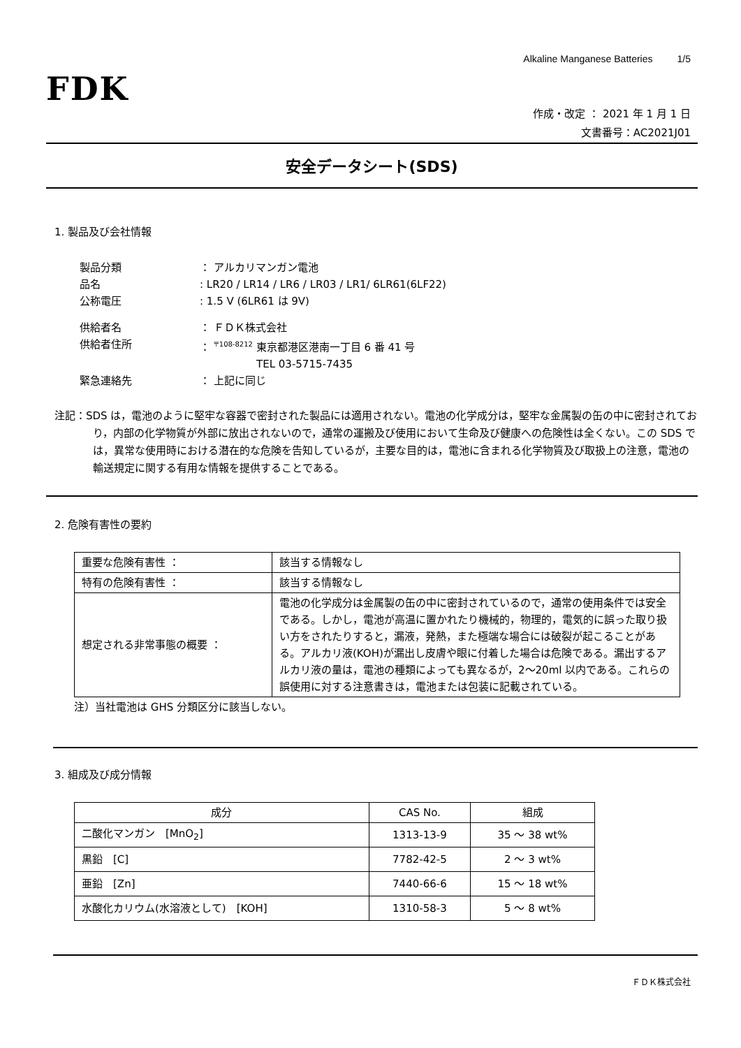Alkaline Manganese Batteries 1/5
FDK
作成・改定 ： 2021 年 1 月 1 日
文書番号：AC2021J01
安全データシート(SDS)
1. 製品及び会社情報
製品分類 ： アルカリマンガン電池
品名: LR20 / LR14 / LR6 / LR03 / LR1/ 6LR61(6LF22)
公称電圧: 1.5 V (6LR61 は 9V)
供給者名 ： ＦＤＫ株式会社
供給者住所 ： <sup>〒108-8212</sup> 東京都港区港南一丁目 6 番 41 号
TEL 03-5715-7435
緊急連絡先 ： 上記に同じ
注記：SDS は，電池のように堅牢な容器で密封された製品には適用されない。電池の化学成分は，堅牢な金属製の缶の中に密封されており，内部の化学物質が外部に放出されないので，通常の運搬及び使用において生命及び健康への危険性は全くない。この SDS では，異常な使用時における潜在的な危険を告知しているが，主要な目的は，電池に含まれる化学物質及び取扱上の注意，電池の輸送規定に関する有用な情報を提供することである。
2. 危険有害性の要約
| 重要な危険有害性 ： | 該当する情報なし |
| 特有の危険有害性 ： | 該当する情報なし |
| 想定される非常事態の概要 ： | 電池の化学成分は金属製の缶の中に密封されているので，通常の使用条件では安全である。しかし，電池が高温に置かれたり機械的，物理的，電気的に誤った取り扱い方をされたりすると，漏液，発熱，また極端な場合には破裂が起こることがある。アルカリ液(KOH)が漏出し皮膚や眼に付着した場合は危険である。漏出するアルカリ液の量は，電池の種類によっても異なるが，2～20ml 以内である。これらの誤使用に対する注意書きは，電池または包装に記載されている。 |
注）当社電池は GHS 分類区分に該当しない。
3. 組成及び成分情報
| 成分 | CAS No. | 組成 |
| --- | --- | --- |
| 二酸化マンガン [MnO<sub>2</sub>] | 1313-13-9 | 35 ～ 38 wt% |
| 黒鉛 [C] | 7782-42-5 | 2 ～ 3 wt% |
| 亜鉛 [Zn] | 7440-66-6 | 15 ～ 18 wt% |
| 水酸化カリウム(水溶液として) [KOH] | 1310-58-3 | 5 ～ 8 wt% |
ＦＤＫ株式会社